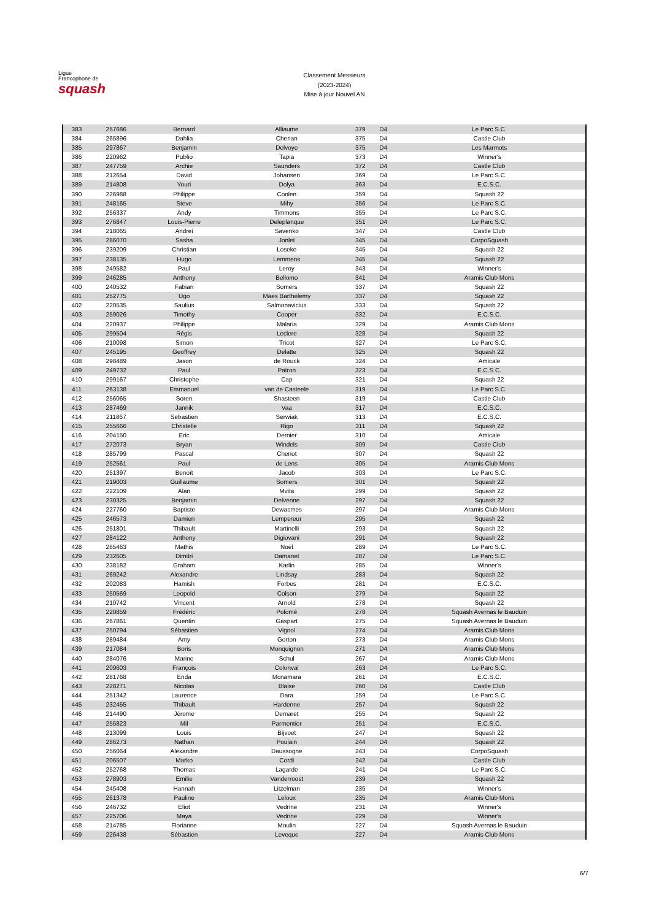Ligue
Francophone de
squash
Classement Messieurs
(2023-2024)
Mise à jour Nouvel AN
| 383 | 257686 | Bernard | Alliaume | 379 | D4 | Le Parc S.C. |
| 384 | 265896 | Dahlia | Cherian | 375 | D4 | Castle Club |
| 385 | 297867 | Benjamin | Delvoye | 375 | D4 | Les Marmots |
| 386 | 220962 | Publio | Tapia | 373 | D4 | Winner's |
| 387 | 247759 | Archie | Saunders | 372 | D4 | Castle Club |
| 388 | 212654 | David | Johansen | 369 | D4 | Le Parc S.C. |
| 389 | 214808 | Youri | Dolya | 363 | D4 | E.C.S.C. |
| 390 | 226988 | Philippe | Coolen | 359 | D4 | Squash 22 |
| 391 | 248165 | Steve | Mihy | 356 | D4 | Le Parc S.C. |
| 392 | 256337 | Andy | Timmons | 355 | D4 | Le Parc S.C. |
| 393 | 276847 | Louis-Pierre | Deleplanque | 351 | D4 | Le Parc S.C. |
| 394 | 218065 | Andrei | Savenko | 347 | D4 | Castle Club |
| 395 | 286070 | Sasha | Jonlet | 345 | D4 | CorpoSquash |
| 396 | 239209 | Christian | Loseke | 345 | D4 | Squash 22 |
| 397 | 238135 | Hugo | Lemmens | 345 | D4 | Squash 22 |
| 398 | 249582 | Paul | Leroy | 343 | D4 | Winner's |
| 399 | 246285 | Anthony | Bellomo | 341 | D4 | Aramis Club Mons |
| 400 | 240532 | Fabian | Somers | 337 | D4 | Squash 22 |
| 401 | 252775 | Ugo | Maes Barthelemy | 337 | D4 | Squash 22 |
| 402 | 220535 | Saulius | Salmonavicius | 333 | D4 | Squash 22 |
| 403 | 259026 | Timothy | Cooper | 332 | D4 | E.C.S.C. |
| 404 | 220937 | Philippe | Malaria | 329 | D4 | Aramis Club Mons |
| 405 | 299504 | Régis | Leclere | 328 | D4 | Squash 22 |
| 406 | 210098 | Simon | Tricot | 327 | D4 | Le Parc S.C. |
| 407 | 245195 | Geoffrey | Delatte | 325 | D4 | Squash 22 |
| 408 | 298489 | Jason | de Rouck | 324 | D4 | Amicale |
| 409 | 249732 | Paul | Patron | 323 | D4 | E.C.S.C. |
| 410 | 299167 | Christophe | Cap | 321 | D4 | Squash 22 |
| 411 | 263138 | Emmanuel | van de Casteele | 319 | D4 | Le Parc S.C. |
| 412 | 256065 | Soren | Shasteen | 319 | D4 | Castle Club |
| 413 | 287469 | Jannik | Vaa | 317 | D4 | E.C.S.C. |
| 414 | 211867 | Sebastien | Serwiak | 313 | D4 | E.C.S.C. |
| 415 | 255666 | Christelle | Rigo | 311 | D4 | Squash 22 |
| 416 | 204150 | Eric | Dernier | 310 | D4 | Amicale |
| 417 | 272073 | Bryan | Windels | 309 | D4 | Castle Club |
| 418 | 285799 | Pascal | Chenot | 307 | D4 | Squash 22 |
| 419 | 252561 | Paul | de Lens | 305 | D4 | Aramis Club Mons |
| 420 | 251397 | Benoït | Jacob | 303 | D4 | Le Parc S.C. |
| 421 | 219003 | Guillaume | Somers | 301 | D4 | Squash 22 |
| 422 | 222109 | Alan | Mvita | 299 | D4 | Squash 22 |
| 423 | 230325 | Benjamin | Delvenne | 297 | D4 | Squash 22 |
| 424 | 227760 | Baptiste | Dewasmes | 297 | D4 | Aramis Club Mons |
| 425 | 246573 | Damien | Lempereur | 295 | D4 | Squash 22 |
| 426 | 251801 | Thibault | Martinelli | 293 | D4 | Squash 22 |
| 427 | 284122 | Anthony | Digiovani | 291 | D4 | Squash 22 |
| 428 | 265463 | Mathis | Noël | 289 | D4 | Le Parc S.C. |
| 429 | 232605 | Dimitri | Damanet | 287 | D4 | Le Parc S.C. |
| 430 | 238182 | Graham | Karlin | 285 | D4 | Winner's |
| 431 | 269242 | Alexandre | Lindsay | 283 | D4 | Squash 22 |
| 432 | 202083 | Hamish | Forbes | 281 | D4 | E.C.S.C. |
| 433 | 250569 | Leopold | Colson | 279 | D4 | Squash 22 |
| 434 | 210742 | Vincent | Arnold | 278 | D4 | Squash 22 |
| 435 | 220859 | Frédéric | Polomé | 278 | D4 | Squash Avernas le Bauduin |
| 436 | 267861 | Quentin | Gaspart | 275 | D4 | Squash Avernas le Bauduin |
| 437 | 250794 | Sébastien | Vignol | 274 | D4 | Aramis Club Mons |
| 438 | 289484 | Amy | Gorton | 273 | D4 | Aramis Club Mons |
| 439 | 217084 | Boris | Monquignon | 271 | D4 | Aramis Club Mons |
| 440 | 284076 | Marine | Schul | 267 | D4 | Aramis Club Mons |
| 441 | 209603 | François | Colonval | 263 | D4 | Le Parc S.C. |
| 442 | 281768 | Enda | Mcnamara | 261 | D4 | E.C.S.C. |
| 443 | 228271 | Nicolas | Blaise | 260 | D4 | Castle Club |
| 444 | 251342 | Laurence | Dara | 259 | D4 | Le Parc S.C. |
| 445 | 232455 | Thibault | Hardenne | 257 | D4 | Squash 22 |
| 446 | 214490 | Jérome | Demaret | 255 | D4 | Squash 22 |
| 447 | 255823 | Mil | Parmentier | 251 | D4 | E.C.S.C. |
| 448 | 213099 | Louis | Bijvoet | 247 | D4 | Squash 22 |
| 449 | 286273 | Nathan | Poulain | 244 | D4 | Squash 22 |
| 450 | 256064 | Alexandre | Daussogne | 243 | D4 | CorpoSquash |
| 451 | 206507 | Marko | Cordi | 242 | D4 | Castle Club |
| 452 | 252768 | Thomas | Lagarde | 241 | D4 | Le Parc S.C. |
| 453 | 278903 | Emilie | Vanderroost | 239 | D4 | Squash 22 |
| 454 | 245408 | Hannah | Litzelman | 235 | D4 | Winner's |
| 455 | 261378 | Pauline | Leloux | 235 | D4 | Aramis Club Mons |
| 456 | 246732 | Eliot | Vedrine | 231 | D4 | Winner's |
| 457 | 225706 | Maya | Vedrine | 229 | D4 | Winner's |
| 458 | 214785 | Florianne | Moulin | 227 | D4 | Squash Avernas le Bauduin |
| 459 | 226438 | Sébastien | Leveque | 227 | D4 | Aramis Club Mons |
6/7